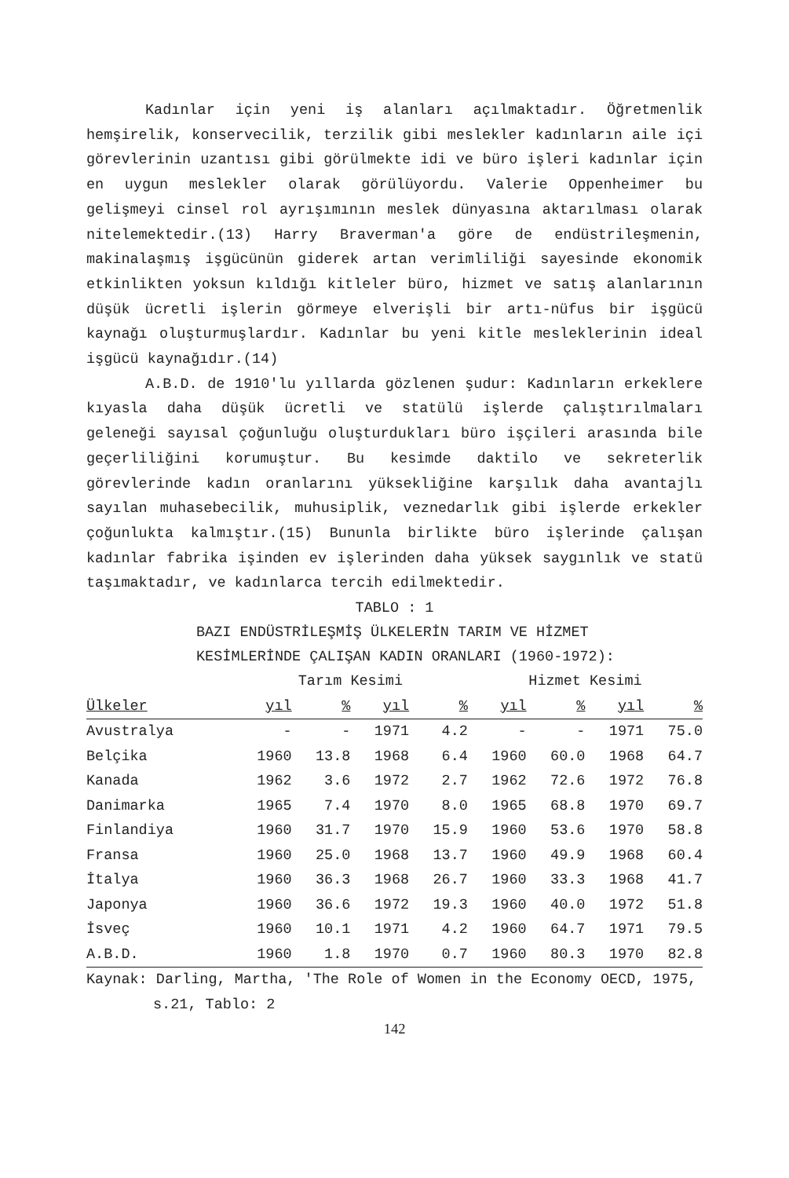Kadınlar için yeni iş alanları açılmaktadır. Öğretmenlik hemşirelik, konservecilik, terzilik gibi meslekler kadınların aile içi görevlerinin uzantısı gibi görülmekte idi ve büro işleri kadınlar için en uygun meslekler olarak görülüyordu. Valerie Oppenheimer bu gelişmeyi cinsel rol ayrışımının meslek dünyasına aktarılması olarak nitelemektedir.(13) Harry Braverman'a göre de endüstrileşmenin, makinalaşmış işgücünün giderek artan verimliliği sayesinde ekonomik etkinlikten yoksun kıldığı kitleler büro, hizmet ve satış alanlarının düşük ücretli işlerin görmeye elverişli bir artı-nüfus bir işgücü kaynağı oluşturmuşlardır. Kadınlar bu yeni kitle mesleklerinin ideal işgücü kaynağıdır.(14)
A.B.D. de 1910'lu yıllarda gözlenen şudur: Kadınların erkeklere kıyasla daha düşük ücretli ve statülü işlerde çalıştırılmaları geleneği sayısal çoğunluğu oluşturdukları büro işçileri arasında bile geçerliliğini korumuştur. Bu kesimde daktilo ve sekreterlik görevlerinde kadın oranlarını yüksekliğine karşılık daha avantajlı sayılan muhasebecilik, muhusiplik, veznedarlık gibi işlerde erkekler çoğunlukta kalmıştır.(15) Bununla birlikte büro işlerinde çalışan kadınlar fabrika işinden ev işlerinden daha yüksek saygınlık ve statü taşımaktadır, ve kadınlarca tercih edilmektedir.
TABLO : 1
BAZI ENDÜSTRİLEŞMİŞ ÜLKELERİN TARIM VE HİZMET
KESİMLERİNDE ÇALIŞAN KADIN ORANLARI (1960-1972):
| | Tarım Kesimi | | | | Hizmet Kesimi | | | |
| --- | --- | --- | --- | --- | --- | --- | --- | --- |
| Ülkeler | yıl | % | yıl | % | yıl | % | yıl | % |
| Avustralya | - | - | 1971 | 4.2 | - | - | 1971 | 75.0 |
| Belçika | 1960 | 13.8 | 1968 | 6.4 | 1960 | 60.0 | 1968 | 64.7 |
| Kanada | 1962 | 3.6 | 1972 | 2.7 | 1962 | 72.6 | 1972 | 76.8 |
| Danimarka | 1965 | 7.4 | 1970 | 8.0 | 1965 | 68.8 | 1970 | 69.7 |
| Finlandiya | 1960 | 31.7 | 1970 | 15.9 | 1960 | 53.6 | 1970 | 58.8 |
| Fransa | 1960 | 25.0 | 1968 | 13.7 | 1960 | 49.9 | 1968 | 60.4 |
| İtalya | 1960 | 36.3 | 1968 | 26.7 | 1960 | 33.3 | 1968 | 41.7 |
| Japonya | 1960 | 36.6 | 1972 | 19.3 | 1960 | 40.0 | 1972 | 51.8 |
| İsveç | 1960 | 10.1 | 1971 | 4.2 | 1960 | 64.7 | 1971 | 79.5 |
| A.B.D. | 1960 | 1.8 | 1970 | 0.7 | 1960 | 80.3 | 1970 | 82.8 |
Kaynak: Darling, Martha, 'The Role of Women in the Economy OECD, 1975,
s.21, Tablo: 2
142